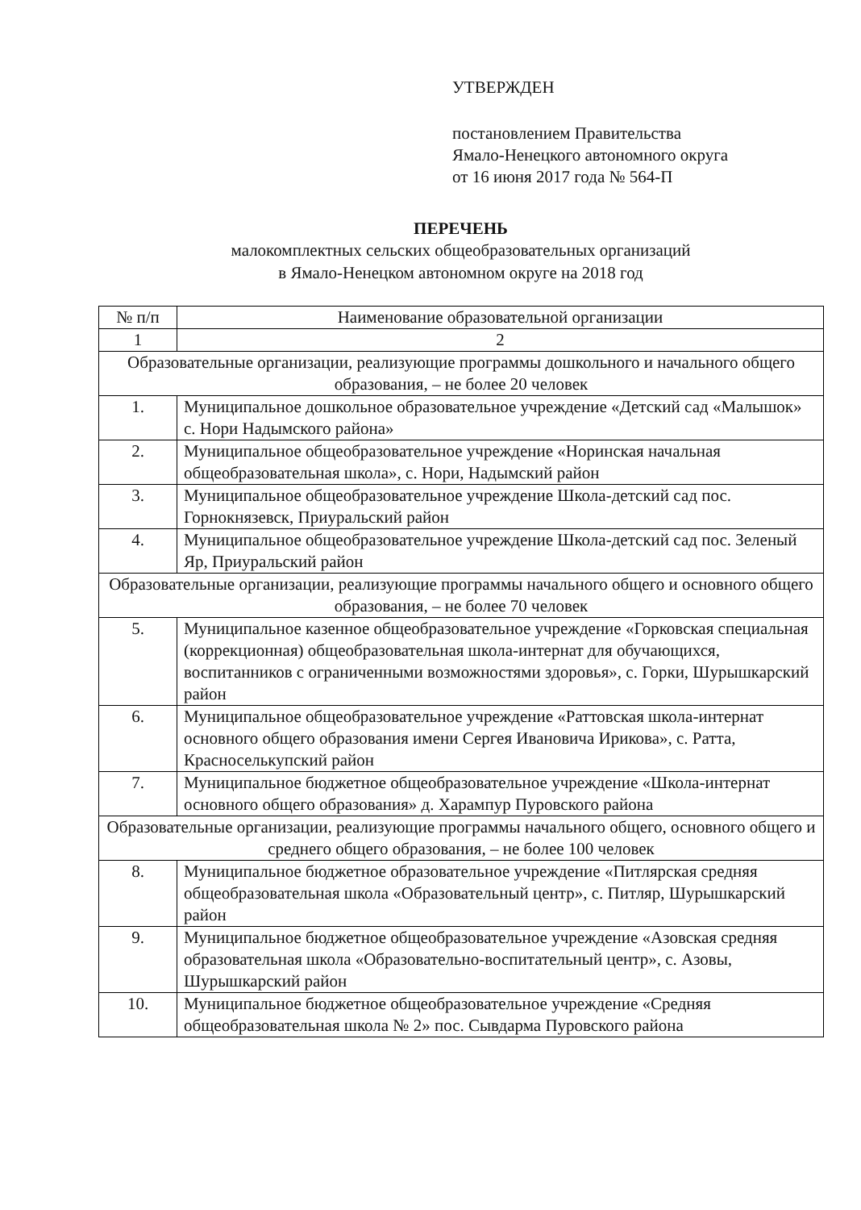УТВЕРЖДЕН
постановлением Правительства
Ямало-Ненецкого автономного округа
от 16 июня 2017 года № 564-П
ПЕРЕЧЕНЬ
малокомплектных сельских общеобразовательных организаций
в Ямало-Ненецком автономном округе на 2018 год
| № п/п | Наименование образовательной организации |
| --- | --- |
| 1 | 2 |
| Образовательные организации, реализующие программы дошкольного и начального общего образования, – не более 20 человек | |
| 1. | Муниципальное дошкольное образовательное учреждение «Детский сад «Малышок» с. Нори Надымского района» |
| 2. | Муниципальное общеобразовательное учреждение «Норинская начальная общеобразовательная школа», с. Нори, Надымский район |
| 3. | Муниципальное общеобразовательное учреждение Школа-детский сад пос. Горнокнязевск, Приуральский район |
| 4. | Муниципальное общеобразовательное учреждение Школа-детский сад пос. Зеленый Яр, Приуральский район |
| Образовательные организации, реализующие программы начального общего и основного общего образования, – не более 70 человек | |
| 5. | Муниципальное казенное общеобразовательное учреждение «Горковская специальная (коррекционная) общеобразовательная школа-интернат для обучающихся, воспитанников с ограниченными возможностями здоровья», с. Горки, Шурышкарский район |
| 6. | Муниципальное общеобразовательное учреждение «Раттовская школа-интернат основного общего образования имени Сергея Ивановича Ирикова», с. Ратта, Красноселькупский район |
| 7. | Муниципальное бюджетное общеобразовательное учреждение «Школа-интернат основного общего образования» д. Харампур Пуровского района |
| Образовательные организации, реализующие программы начального общего, основного общего и среднего общего образования, – не более 100 человек | |
| 8. | Муниципальное бюджетное образовательное учреждение «Питлярская средняя общеобразовательная школа «Образовательный центр», с. Питляр, Шурышкарский район |
| 9. | Муниципальное бюджетное общеобразовательное учреждение «Азовская средняя образовательная школа «Образовательно-воспитательный центр», с. Азовы, Шурышкарский район |
| 10. | Муниципальное бюджетное общеобразовательное учреждение «Средняя общеобразовательная школа № 2» пос. Сывдарма Пуровского района |